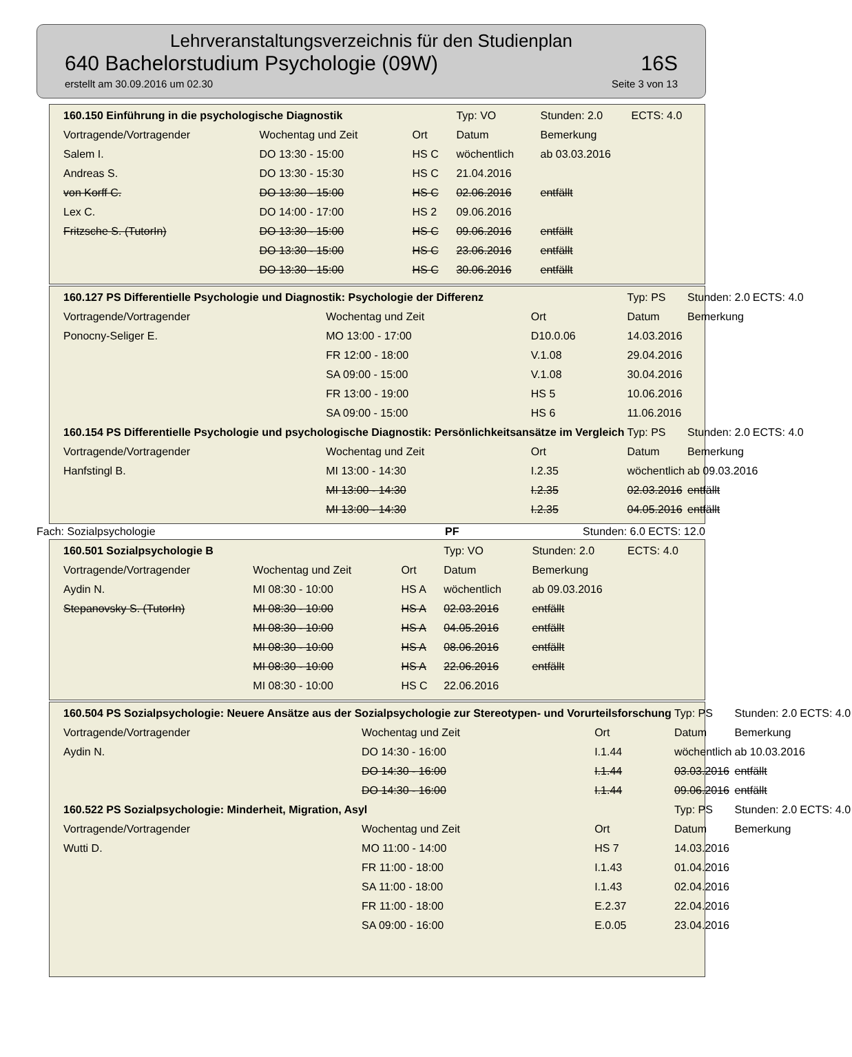Lehrveranstaltungsverzeichnis für den Studienplan
640 Bachelorstudium Psychologie (09W) 16S
erstellt am 30.09.2016 um 02.30 Seite 3 von 13
| 160.150 Einführung in die psychologische Diagnostik | | | Typ: VO | Stunden: 2.0 | ECTS: 4.0 |
| Vortragende/Vortragender | Wochentag und Zeit | Ort | Datum | Bemerkung | |
| Salem I. | DO 13:30 - 15:00 | HS C | wöchentlich | ab 03.03.2016 | |
| Andreas S. | DO 13:30 - 15:30 | HS C | 21.04.2016 | | |
| von Korff C. | DO 13:30 - 15:00 | HS C | 02.06.2016 | entfällt | |
| Lex C. | DO 14:00 - 17:00 | HS 2 | 09.06.2016 | | |
| Fritzsche S. (TutorIn) | DO 13:30 - 15:00 | HS C | 09.06.2016 | entfällt | |
| | DO 13:30 - 15:00 | HS C | 23.06.2016 | entfällt | |
| | DO 13:30 - 15:00 | HS C | 30.06.2016 | entfällt | |
| 160.127 PS Differentielle Psychologie und Diagnostik: Psychologie der Differenz | | | Typ: PS | Stunden: 2.0 | ECTS: 4.0 |
| Vortragende/Vortragender | Wochentag und Zeit | Ort | Datum | Bemerkung | |
| Ponocny-Seliger E. | MO 13:00 - 17:00 | D10.0.06 | 14.03.2016 | | |
| | FR 12:00 - 18:00 | V.1.08 | 29.04.2016 | | |
| | SA 09:00 - 15:00 | V.1.08 | 30.04.2016 | | |
| | FR 13:00 - 19:00 | HS 5 | 10.06.2016 | | |
| | SA 09:00 - 15:00 | HS 6 | 11.06.2016 | | |
| 160.154 PS Differentielle Psychologie und psychologische Diagnostik: Persönlichkeitsansätze im Vergleich | | | Typ: PS | Stunden: 2.0 | ECTS: 4.0 |
| Vortragende/Vortragender | Wochentag und Zeit | Ort | Datum | Bemerkung | |
| Hanfstingl B. | MI 13:00 - 14:30 | I.2.35 | wöchentlich | ab 09.03.2016 | |
| | MI 13:00 - 14:30 | I.2.35 | 02.03.2016 | entfällt | |
| | MI 13:00 - 14:30 | I.2.35 | 04.05.2016 | entfällt | |
Fach: Sozialpsychologie PF Stunden: 6.0 ECTS: 12.0
| 160.501 Sozialpsychologie B | | | Typ: VO | Stunden: 2.0 | ECTS: 4.0 |
| Vortragende/Vortragender | Wochentag und Zeit | Ort | Datum | Bemerkung | |
| Aydin N. | MI 08:30 - 10:00 | HS A | wöchentlich | ab 09.03.2016 | |
| Stepanovsky S. (TutorIn) | MI 08:30 - 10:00 | HS A | 02.03.2016 | entfällt | |
| | MI 08:30 - 10:00 | HS A | 04.05.2016 | entfällt | |
| | MI 08:30 - 10:00 | HS A | 08.06.2016 | entfällt | |
| | MI 08:30 - 10:00 | HS A | 22.06.2016 | entfällt | |
| | MI 08:30 - 10:00 | HS C | 22.06.2016 | | |
| 160.504 PS Sozialpsychologie: Neuere Ansätze aus der Sozialpsychologie zur Stereotypen- und Vorurteilsforschung | | | Typ: PS | Stunden: 2.0 | ECTS: 4.0 |
| Vortragende/Vortragender | Wochentag und Zeit | Ort | Datum | Bemerkung | |
| Aydin N. | DO 14:30 - 16:00 | I.1.44 | wöchentlich | ab 10.03.2016 | |
| | DO 14:30 - 16:00 | I.1.44 | 03.03.2016 | entfällt | |
| | DO 14:30 - 16:00 | I.1.44 | 09.06.2016 | entfällt | |
| 160.522 PS Sozialpsychologie: Minderheit, Migration, Asyl | | | Typ: PS | Stunden: 2.0 | ECTS: 4.0 |
| Vortragende/Vortragender | Wochentag und Zeit | Ort | Datum | Bemerkung | |
| Wutti D. | MO 11:00 - 14:00 | HS 7 | 14.03.2016 | | |
| | FR 11:00 - 18:00 | I.1.43 | 01.04.2016 | | |
| | SA 11:00 - 18:00 | I.1.43 | 02.04.2016 | | |
| | FR 11:00 - 18:00 | E.2.37 | 22.04.2016 | | |
| | SA 09:00 - 16:00 | E.0.05 | 23.04.2016 | | |